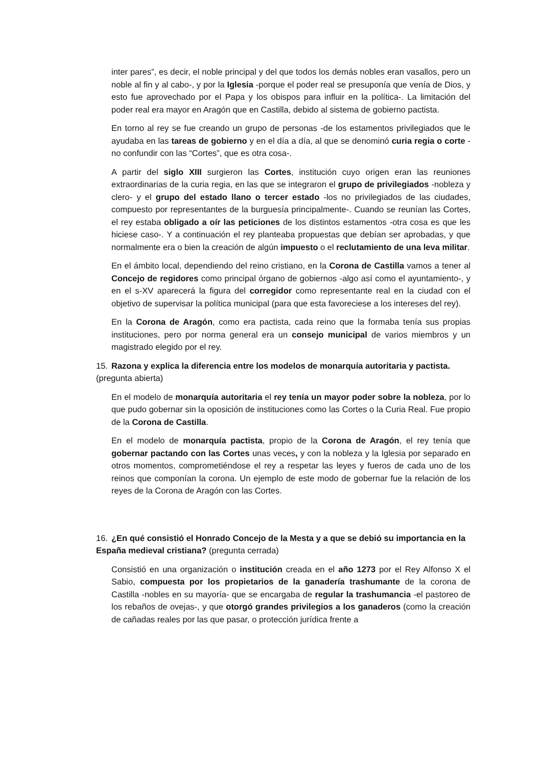inter pares”, es decir, el noble principal y del que todos los demás nobles eran vasallos, pero un noble al fin y al cabo-, y por la Iglesia -porque el poder real se presuponía que venía de Dios, y esto fue aprovechado por el Papa y los obispos para influir en la política-. La limitación del poder real era mayor en Aragón que en Castilla, debido al sistema de gobierno pactista.
En torno al rey se fue creando un grupo de personas -de los estamentos privilegiados que le ayudaba en las tareas de gobierno y en el día a día, al que se denominó curia regia o corte -no confundir con las “Cortes”, que es otra cosa-.
A partir del siglo XIII surgieron las Cortes, institución cuyo origen eran las reuniones extraordinarias de la curia regia, en las que se integraron el grupo de privilegiados -nobleza y clero- y el grupo del estado llano o tercer estado -los no privilegiados de las ciudades, compuesto por representantes de la burguesía principalmente-. Cuando se reunían las Cortes, el rey estaba obligado a oír las peticiones de los distintos estamentos -otra cosa es que les hiciese caso-. Y a continuación el rey planteaba propuestas que debían ser aprobadas, y que normalmente era o bien la creación de algún impuesto o el reclutamiento de una leva militar.
En el ámbito local, dependiendo del reino cristiano, en la Corona de Castilla vamos a tener al Concejo de regidores como principal órgano de gobiernos -algo así como el ayuntamiento-, y en el s-XV aparecerá la figura del corregidor como representante real en la ciudad con el objetivo de supervisar la política municipal (para que esta favoreciese a los intereses del rey).
En la Corona de Aragón, como era pactista, cada reino que la formaba tenía sus propias instituciones, pero por norma general era un consejo municipal de varios miembros y un magistrado elegido por el rey.
15. Razona y explica la diferencia entre los modelos de monarquía autoritaria y pactista.
(pregunta abierta)
En el modelo de monarquía autoritaria el rey tenía un mayor poder sobre la nobleza, por lo que pudo gobernar sin la oposición de instituciones como las Cortes o la Curia Real. Fue propio de la Corona de Castilla.
En el modelo de monarquía pactista, propio de la Corona de Aragón, el rey tenía que gobernar pactando con las Cortes unas veces, y con la nobleza y la Iglesia por separado en otros momentos, comprometiéndose el rey a respetar las leyes y fueros de cada uno de los reinos que componían la corona. Un ejemplo de este modo de gobernar fue la relación de los reyes de la Corona de Aragón con las Cortes.
16. ¿En qué consistió el Honrado Concejo de la Mesta y a que se debió su importancia en la España medieval cristiana? (pregunta cerrada)
Consistió en una organización o institución creada en el año 1273 por el Rey Alfonso X el Sabio, compuesta por los propietarios de la ganadería trashumante de la corona de Castilla -nobles en su mayoría- que se encargaba de regular la trashumancia -el pastoreo de los rebaños de ovejas-, y que otorgó grandes privilegios a los ganaderos (como la creación de cañadas reales por las que pasar, o protección jurídica frente a